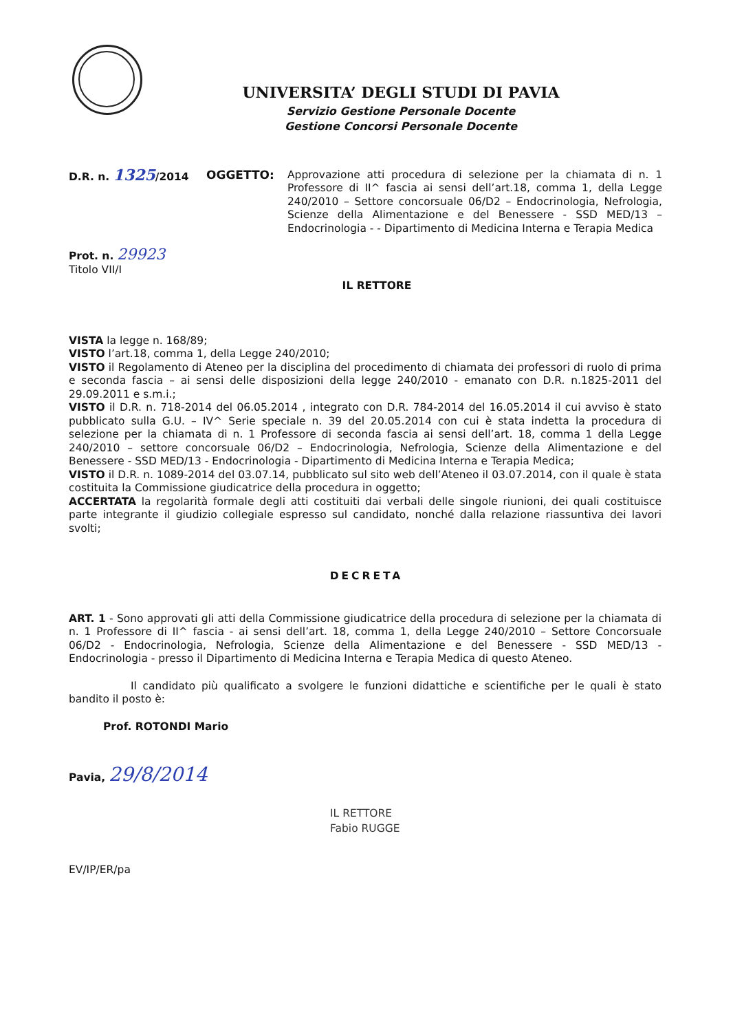UNIVERSITA’ DEGLI STUDI DI PAVIA
Servizio Gestione Personale Docente
Gestione Concorsi Personale Docente
D.R. n. 1325/2014 OGGETTO: Approvazione atti procedura di selezione per la chiamata di n. 1 Professore di II^ fascia ai sensi dell’art.18, comma 1, della Legge 240/2010 – Settore concorsuale 06/D2 – Endocrinologia, Nefrologia, Scienze della Alimentazione e del Benessere - SSD MED/13 – Endocrinologia - - Dipartimento di Medicina Interna e Terapia Medica
Prot. n. 29923
Titolo VII/I
IL RETTORE
VISTA la legge n. 168/89;
VISTO l’art.18, comma 1, della Legge 240/2010;
VISTO il Regolamento di Ateneo per la disciplina del procedimento di chiamata dei professori di ruolo di prima e seconda fascia – ai sensi delle disposizioni della legge 240/2010 - emanato con D.R. n.1825-2011 del 29.09.2011 e s.m.i.;
VISTO il D.R. n. 718-2014 del 06.05.2014 , integrato con D.R. 784-2014 del 16.05.2014 il cui avviso è stato pubblicato sulla G.U. – IV^ Serie speciale n. 39 del 20.05.2014 con cui è stata indetta la procedura di selezione per la chiamata di n. 1 Professore di seconda fascia ai sensi dell’art. 18, comma 1 della Legge 240/2010 – settore concorsuale 06/D2 – Endocrinologia, Nefrologia, Scienze della Alimentazione e del Benessere - SSD MED/13 - Endocrinologia - Dipartimento di Medicina Interna e Terapia Medica;
VISTO il D.R. n. 1089-2014 del 03.07.14, pubblicato sul sito web dell’Ateneo il 03.07.2014, con il quale è stata costituita la Commissione giudicatrice della procedura in oggetto;
ACCERTATA la regolarità formale degli atti costituiti dai verbali delle singole riunioni, dei quali costituisce parte integrante il giudizio collegiale espresso sul candidato, nonché dalla relazione riassuntiva dei lavori svolti;
DECRETA
ART. 1 - Sono approvati gli atti della Commissione giudicatrice della procedura di selezione per la chiamata di n. 1 Professore di II^ fascia - ai sensi dell’art. 18, comma 1, della Legge 240/2010 – Settore Concorsuale 06/D2 - Endocrinologia, Nefrologia, Scienze della Alimentazione e del Benessere - SSD MED/13 - Endocrinologia - presso il Dipartimento di Medicina Interna e Terapia Medica di questo Ateneo.
Il candidato più qualificato a svolgere le funzioni didattiche e scientifiche per le quali è stato bandito il posto è:
Prof. ROTONDI Mario
Pavia, 29/8/2014
IL RETTORE
Fabio RUGGE
EV/IP/ER/pa